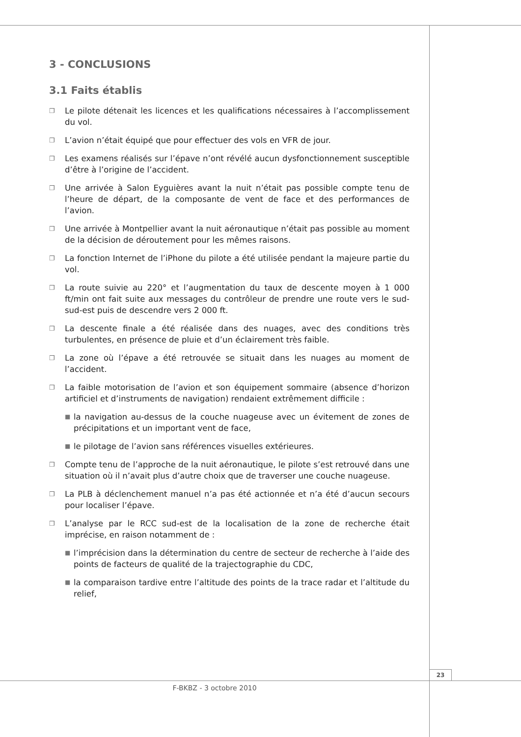3 - CONCLUSIONS
3.1 Faits établis
❐ Le pilote détenait les licences et les qualifications nécessaires à l’accomplissement du vol.
❐ L’avion n’était équipé que pour effectuer des vols en VFR de jour.
❐ Les examens réalisés sur l’épave n’ont révélé aucun dysfonctionnement susceptible d’être à l’origine de l’accident.
❐ Une arrivée à Salon Eyguières avant la nuit n’était pas possible compte tenu de l’heure de départ, de la composante de vent de face et des performances de l’avion.
❐ Une arrivée à Montpellier avant la nuit aéronautique n’était pas possible au moment de la décision de déroutement pour les mêmes raisons.
❐ La fonction Internet de l’iPhone du pilote a été utilisée pendant la majeure partie du vol.
❐ La route suivie au 220° et l’augmentation du taux de descente moyen à 1 000 ft/min ont fait suite aux messages du contrôleur de prendre une route vers le sud-sud-est puis de descendre vers 2 000 ft.
❐ La descente finale a été réalisée dans des nuages, avec des conditions très turbulentes, en présence de pluie et d’un éclairement très faible.
❐ La zone où l’épave a été retrouvée se situait dans les nuages au moment de l’accident.
❐ La faible motorisation de l’avion et son équipement sommaire (absence d’horizon artificiel et d’instruments de navigation) rendaient extrêmement difficile :
■ la navigation au-dessus de la couche nuageuse avec un évitement de zones de précipitations et un important vent de face,
■ le pilotage de l’avion sans références visuelles extérieures.
❐ Compte tenu de l’approche de la nuit aéronautique, le pilote s’est retrouvé dans une situation où il n’avait plus d’autre choix que de traverser une couche nuageuse.
❐ La PLB à déclenchement manuel n’a pas été actionnée et n’a été d’aucun secours pour localiser l’épave.
❐ L’analyse par le RCC sud-est de la localisation de la zone de recherche était imprécise, en raison notamment de :
■ l’imprécision dans la détermination du centre de secteur de recherche à l’aide des points de facteurs de qualité de la trajectographie du CDC,
■ la comparaison tardive entre l’altitude des points de la trace radar et l’altitude du relief,
23
F-BKBZ - 3 octobre 2010